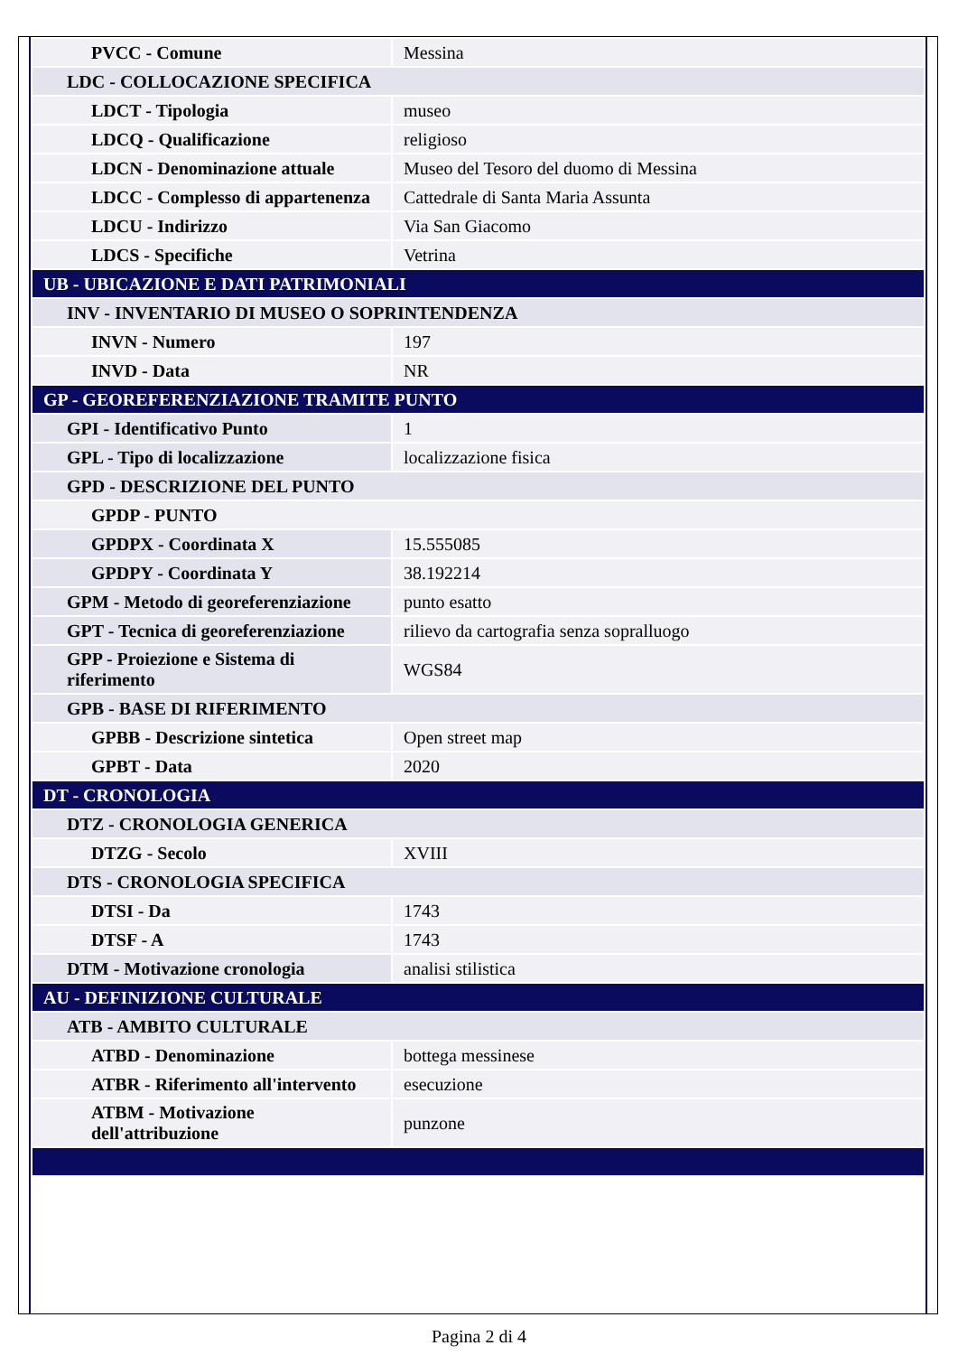| PVCC - Comune | Messina |
| LDC - COLLOCAZIONE SPECIFICA | |
| LDCT - Tipologia | museo |
| LDCQ - Qualificazione | religioso |
| LDCN - Denominazione attuale | Museo del Tesoro del duomo di Messina |
| LDCC - Complesso di appartenenza | Cattedrale di Santa Maria Assunta |
| LDCU - Indirizzo | Via San Giacomo |
| LDCS - Specifiche | Vetrina |
| UB - UBICAZIONE E DATI PATRIMONIALI | |
| INV - INVENTARIO DI MUSEO O SOPRINTENDENZA | |
| INVN - Numero | 197 |
| INVD - Data | NR |
| GP - GEOREFERENZIAZIONE TRAMITE PUNTO | |
| GPI - Identificativo Punto | 1 |
| GPL - Tipo di localizzazione | localizzazione fisica |
| GPD - DESCRIZIONE DEL PUNTO | |
| GPDP - PUNTO | |
| GPDPX - Coordinata X | 15.555085 |
| GPDPY - Coordinata Y | 38.192214 |
| GPM - Metodo di georeferenziazione | punto esatto |
| GPT - Tecnica di georeferenziazione | rilievo da cartografia senza sopralluogo |
| GPP - Proiezione e Sistema di riferimento | WGS84 |
| GPB - BASE DI RIFERIMENTO | |
| GPBB - Descrizione sintetica | Open street map |
| GPBT - Data | 2020 |
| DT - CRONOLOGIA | |
| DTZ - CRONOLOGIA GENERICA | |
| DTZG - Secolo | XVIII |
| DTS - CRONOLOGIA SPECIFICA | |
| DTSI - Da | 1743 |
| DTSF - A | 1743 |
| DTM - Motivazione cronologia | analisi stilistica |
| AU - DEFINIZIONE CULTURALE | |
| ATB - AMBITO CULTURALE | |
| ATBD - Denominazione | bottega messinese |
| ATBR - Riferimento all'intervento | esecuzione |
| ATBM - Motivazione dell'attribuzione | punzone |
Pagina 2 di 4